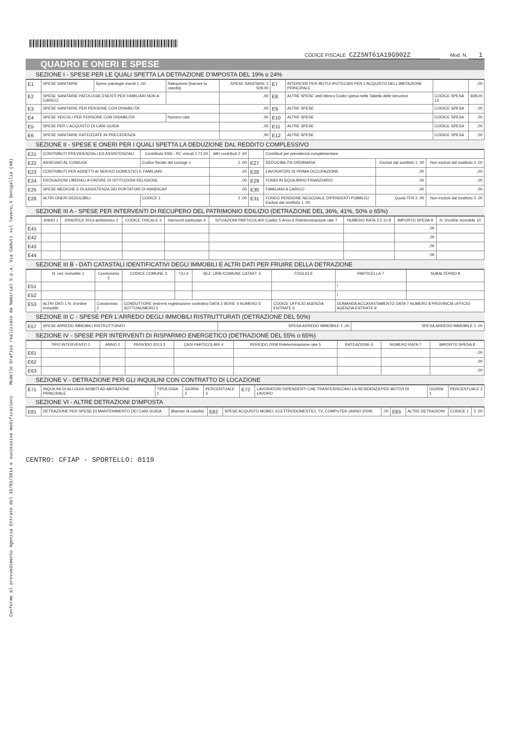Conforme al provvedimento Agenzia Entrate del 15/01/2014 e successive modificazioni Modello Grafico realizzato da Namirial S.p.a. Via Caduti sul lavoro,4 Senigallia (AN)
CODICE FISCALE CZZSNT61A19G902Z Mod. N. 1
QUADRO E ONERI E SPESE
SEZIONE I - SPESE PER LE QUALI SPETTA LA DETRAZIONE D'IMPOSTA DEL 19% o 24%
| E1 | SPESE SANITARIE | Spese patologie esenti 1 ,00 | Rateazione (barrare la casella) | SPESE SANITARIE 2 509,00 | E7 | INTERESSI PER MUTUI IPOTECARI PER L'ACQUISTO DELL'ABITAZIONE PRINCIPALE | | ,00 |
| E2 | SPESE SANITARIE PATOLOGIE ESENTI PER FAMILIARI NON A CARICO | | | ,00 | E8 | ALTRE SPESE vedi elenco Codici spesa nella Tabella delle istruzioni | CODICE SPESA 13 | 928,00 |
| E3 | SPESE SANITARIE PER PERSONE CON DISABILITA' | | | ,00 | E9 | ALTRE SPESE | CODICE SPESA | ,00 |
| E4 | SPESE VEICOLI PER PERSONE CON DISABILITA' | | Numero rata | ,00 | E10 | ALTRE SPESE | CODICE SPESA | ,00 |
| E5 | SPESE PER L'ACQUISTO DI CANI GUIDA | | | ,00 | E11 | ALTRE SPESE | CODICE SPESA | ,00 |
| E6 | SPESE SANITARIE RATEIZZATE IN PRECEDENZA | | | ,00 | E12 | ALTRE SPESE | CODICE SPESA | ,00 |
SEZIONE II - SPESE E ONERI PER I QUALI SPETTA LA DEDUZIONE DAL REDDITO COMPLESSIVO
| E21 | CONTRIBUTI PREVIDENZIALI ED ASSISTENZIALI | Contributo SSN - RC veicoli 1 71,00 | Altri contributi 2 ,00 | | Contributi per previdenza complementare | | |
| E22 | ASSEGNO AL CONIUGE | Codice fiscale del coniuge 1 | 2 ,00 | E27 | DEDUCIBILITA ORDINARIA | Esclusi dal sostituto 1 ,00 | Non esclusi dal sostituto 2 ,00 |
| E23 | CONTRIBUTI PER ADDETTI AI SERVIZI DOMESTICI E FAMILIARI | | ,00 | E28 | LAVORATORI DI PRIMA OCCUPAZIONE | ,00 | ,00 |
| E24 | EROGAZIONI LIBERALI A FAVORE DI ISTITUZIONI RELIGIOSE | | ,00 | E29 | FONDI IN SQUILIBRIO FINANZIARIO | ,00 | ,00 |
| E25 | SPESE MEDICHE E DI ASSISTENZA DEI PORTATORI DI HANDICAP | | ,00 | E30 | FAMILIARI A CARICO | ,00 | ,00 |
| E26 | ALTRI ONERI DEDUCIBILI | CODICE 1 | 2 ,00 | E31 | FONDO PENSIONE NEGOZIALE DIPENDENTI PUBBLICI Esclusi dal sostituto 1 ,00 | Quota TFR 2 ,00 | Non esclusi dal sostituto 3 ,00 |
SEZIONE III A - SPESE PER INTERVENTI DI RECUPERO DEL PATRIMONIO EDILIZIO (DETRAZIONE DEL 36%, 41%, 50% o 65%)
| | ANNO 1 | 2006/2012/ 2013-antisismico 2 | CODICE FISCALE 3 | Interventi particolari 4 | SITUAZIONI PARTICOLARI Codice 5 Anno 6 Rideterminazione rate 7 | NUMERO RATA 3 5 10 8 | IMPORTO SPESA 9 | N. d'ordine immobile 10 |
| --- | --- | --- | --- | --- | --- | --- | --- | --- |
| E41 | | | | | | | ,00 | |
| E42 | | | | | | | ,00 | |
| E43 | | | | | | | ,00 | |
| E44 | | | | | | | ,00 | |
SEZIONE III B - DATI CATASTALI IDENTIFICATIVI DEGLI IMMOBILI E ALTRI DATI PER FRUIRE DELLA DETRAZIONE
| | N. ord. immobile 1 | Condominio 2 | CODICE COMUNE 3 | T/U 4 | SEZ. URB./COMUNE CATAST. 5 | FOGLIO 6 | PARTICELLA 7 | SUBALTERNO 8 |
| --- | --- | --- | --- | --- | --- | --- | --- | --- |
| E51 | | | | | | | / | |
| E52 | | | | | | | / | |
| E53 | ALTRI DATI 1 N. d'ordine immobile | Condominio 2 | CONDUTTORE (estremi registrazione contratto) DATA 3 SERIE 4 NUMERO E SOTTONUMERO 5 | | | CODICE UFFICIO AGENZIA ENTRATE 6 | DOMANDA ACCATASTAMENTO DATA 7 NUMERO 8 PROVINCIA UFFICIO AGENZIA ENTRATE 9 | |
SEZIONE III C - SPESE PER L'ARREDO DEGLI IMMOBILI RISTRUTTURATI (DETRAZIONE DEL 50%)
| E57 | SPESE ARREDO IMMOBILI RISTRUTTURATI | SPESA ARREDO IMMOBILE 1 ,00 | SPESA ARREDO IMMOBILE 2 ,00 |
SEZIONE IV - SPESE PER INTERVENTI DI RISPARMIO ENERGETICO (DETRAZIONE DEL 55% o 65%)
| | TIPO INTERVENTO 1 | ANNO 2 | PERIODO 2013 3 | CASI PARTICOLARI 4 | PERIODO 2008 Rideterminazione rate 5 | RATEAZIONE 6 | NUMERO RATA 7 | IMPORTO SPESA 8 |
| --- | --- | --- | --- | --- | --- | --- | --- | --- |
| E61 | | | | | | | | ,00 |
| E62 | | | | | | | | ,00 |
| E63 | | | | | | | | ,00 |
SEZIONE V - DETRAZIONE PER GLI INQUILINI CON CONTRATTO DI LOCAZIONE
| E71 | INQUILINI DI ALLOGGI ADIBITI AD ABITAZIONE PRINCIPALE | TIPOLOGIA 1 | GIORNI 2 | PERCENTUALE 3 | E72 | LAVORATORI DIPENDENTI CHE TRASFERISCONO LA RESIDENZA PER MOTIVI DI LAVORO | GIORNI 1 | PERCENTUALE 2 |
SEZIONE VI - ALTRE DETRAZIONI D'IMPOSTA
| E81 | DETRAZIONE PER SPESE DI MANTENIMENTO DEI CANI GUIDA | (Barrare la casella) | E82 | SPESE ACQUISTO MOBILI, ELETTRODOMESTICI, TV, COMPUTER (ANNO 2009) | ,00 | E83 | ALTRE DETRAZIONI | CODICE 1 | 2 ,00 |
CENTRO: CFIAP - SPORTELLO: 0119